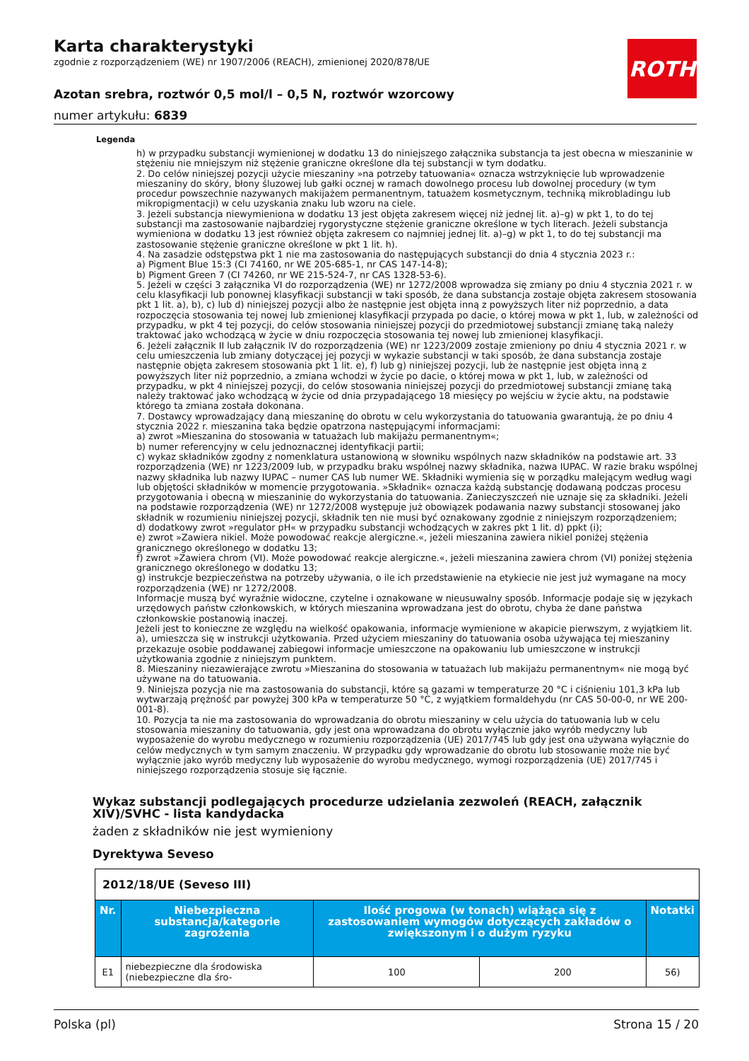Karta charakterystyki
zgodnie z rozporządzeniem (WE) nr 1907/2006 (REACH), zmienionej 2020/878/UE
Azotan srebra, roztwór 0,5 mol/l – 0,5 N, roztwór wzorcowy
numer artykułu: 6839
ROTH
Legenda
h) w przypadku substancji wymienionej w dodatku 13 do niniejszego załącznika substancja ta jest obecna w mieszaninie w stężeniu nie mniejszym niż stężenie graniczne określone dla tej substancji w tym dodatku.
2. Do celów niniejszej pozycji użycie mieszaniny »na potrzeby tatuowania« oznacza wstrzyknięcie lub wprowadzenie mieszaniny do skóry, błony śluzowej lub gałki ocznej w ramach dowolnego procesu lub dowolnej procedury (w tym procedur powszechnie nazywanych makijażem permanentnym, tatuażem kosmetycznym, techniką mikrobladingu lub mikropigmentacji) w celu uzyskania znaku lub wzoru na ciele.
3. Jeżeli substancja niewymieniona w dodatku 13 jest objęta zakresem więcej niż jednej lit. a)–g) w pkt 1, to do tej substancji ma zastosowanie najbardziej rygorystyczne stężenie graniczne określone w tych literach. Jeżeli substancja wymieniona w dodatku 13 jest również objęta zakresem co najmniej jednej lit. a)–g) w pkt 1, to do tej substancji ma zastosowanie stężenie graniczne określone w pkt 1 lit. h).
4. Na zasadzie odstępstwa pkt 1 nie ma zastosowania do następujących substancji do dnia 4 stycznia 2023 r.:
a) Pigment Blue 15:3 (CI 74160, nr WE 205-685-1, nr CAS 147-14-8);
b) Pigment Green 7 (CI 74260, nr WE 215-524-7, nr CAS 1328-53-6).
5. Jeżeli w części 3 załącznika VI do rozporządzenia (WE) nr 1272/2008 wprowadza się zmiany po dniu 4 stycznia 2021 r. w celu klasyfikacji lub ponownej klasyfikacji substancji w taki sposób, że dana substancja zostaje objęta zakresem stosowania pkt 1 lit. a), b), c) lub d) niniejszej pozycji albo że następnie jest objęta inną z powyższych liter niż poprzednio, a data rozpoczęcia stosowania tej nowej lub zmienionej klasyfikacji przypada po dacie, o której mowa w pkt 1, lub, w zależności od przypadku, w pkt 4 tej pozycji, do celów stosowania niniejszej pozycji do przedmiotowej substancji zmianę taką należy traktować jako wchodzącą w życie w dniu rozpoczęcia stosowania tej nowej lub zmienionej klasyfikacji.
6. Jeżeli załącznik II lub załącznik IV do rozporządzenia (WE) nr 1223/2009 zostaje zmieniony po dniu 4 stycznia 2021 r. w celu umieszczenia lub zmiany dotyczącej jej pozycji w wykazie substancji w taki sposób, że dana substancja zostaje następnie objęta zakresem stosowania pkt 1 lit. e), f) lub g) niniejszej pozycji, lub że następnie jest objęta inną z powyższych liter niż poprzednio, a zmiana wchodzi w życie po dacie, o której mowa w pkt 1, lub, w zależności od przypadku, w pkt 4 niniejszej pozycji, do celów stosowania niniejszej pozycji do przedmiotowej substancji zmianę taką należy traktować jako wchodzącą w życie od dnia przypadającego 18 miesięcy po wejściu w życie aktu, na podstawie którego ta zmiana została dokonana.
7. Dostawcy wprowadzający daną mieszaninę do obrotu w celu wykorzystania do tatuowania gwarantują, że po dniu 4 stycznia 2022 r. mieszanina taka będzie opatrzona następującymi informacjami:
a) zwrot »Mieszanina do stosowania w tatuażach lub makijażu permanentnym«;
b) numer referencyjny w celu jednoznacznej identyfikacji partii;
c) wykaz składników zgodny z nomenklatura ustanowioną w słowniku wspólnych nazw składników na podstawie art. 33 rozporządzenia (WE) nr 1223/2009 lub, w przypadku braku wspólnej nazwy składnika, nazwa IUPAC. W razie braku wspólnej nazwy składnika lub nazwy IUPAC – numer CAS lub numer WE. Składniki wymienia się w porządku malejącym według wagi lub objętości składników w momencie przygotowania. »Składnik« oznacza każdą substancję dodawaną podczas procesu przygotowania i obecną w mieszaninie do wykorzystania do tatuowania. Zanieczyszczeń nie uznaje się za składniki. Jeżeli na podstawie rozporządzenia (WE) nr 1272/2008 występuje już obowiązek podawania nazwy substancji stosowanej jako składnik w rozumieniu niniejszej pozycji, składnik ten nie musi być oznakowany zgodnie z niniejszym rozporządzeniem;
d) dodatkowy zwrot »regulator pH« w przypadku substancji wchodzących w zakres pkt 1 lit. d) ppkt (i);
e) zwrot »Zawiera nikiel. Może powodować reakcje alergiczne.«, jeżeli mieszanina zawiera nikiel poniżej stężenia granicznego określonego w dodatku 13;
f) zwrot »Zawiera chrom (VI). Może powodować reakcje alergiczne.«, jeżeli mieszanina zawiera chrom (VI) poniżej stężenia granicznego określonego w dodatku 13;
g) instrukcje bezpieczeństwa na potrzeby używania, o ile ich przedstawienie na etykiecie nie jest już wymagane na mocy rozporządzenia (WE) nr 1272/2008.
Informacje muszą być wyraźnie widoczne, czytelne i oznakowane w nieusuwalny sposób. Informacje podaje się w językach urzędowych państw członkowskich, w których mieszanina wprowadzana jest do obrotu, chyba że dane państwa członkowskie postanowią inaczej.
Jeżeli jest to konieczne ze względu na wielkość opakowania, informacje wymienione w akapicie pierwszym, z wyjątkiem lit. a), umieszcza się w instrukcji użytkowania. Przed użyciem mieszaniny do tatuowania osoba używająca tej mieszaniny przekazuje osobie poddawanej zabiegowi informacje umieszczone na opakowaniu lub umieszczone w instrukcji użytkowania zgodnie z niniejszym punktem.
8. Mieszaniny niezawierające zwrotu »Mieszanina do stosowania w tatuażach lub makijażu permanentnym« nie mogą być używane na do tatuowania.
9. Niniejsza pozycja nie ma zastosowania do substancji, które są gazami w temperaturze 20 °C i ciśnieniu 101,3 kPa lub wytwarzają prężność par powyżej 300 kPa w temperaturze 50 °C, z wyjątkiem formaldehydu (nr CAS 50-00-0, nr WE 200-001-8).
10. Pozycja ta nie ma zastosowania do wprowadzania do obrotu mieszaniny w celu użycia do tatuowania lub w celu stosowania mieszaniny do tatuowania, gdy jest ona wprowadzana do obrotu wyłącznie jako wyrób medyczny lub wyposażenie do wyrobu medycznego w rozumieniu rozporządzenia (UE) 2017/745 lub gdy jest ona używana wyłącznie do celów medycznych w tym samym znaczeniu. W przypadku gdy wprowadzanie do obrotu lub stosowanie może nie być wyłącznie jako wyrób medyczny lub wyposażenie do wyrobu medycznego, wymogi rozporządzenia (UE) 2017/745 i niniejszego rozporządzenia stosuje się łącznie.
Wykaz substancji podlegających procedurze udzielania zezwoleń (REACH, załącznik XIV)/SVHC - lista kandydacka
żaden z składników nie jest wymieniony
Dyrektywa Seveso
| 2012/18/UE (Seveso III) | | | | |
| Nr. | Niebezpieczna substancja/kategorie zagrożenia | Ilość progowa (w tonach) wiążąca się z zastosowaniem wymogów dotyczących zakładów o zwiększonym i o dużym ryzyku | | Notatki |
| E1 | niebezpieczne dla środowiska (niebezpieczne dla śro- | 100 | 200 | 56) |
Polska (pl) Strona 15 / 20